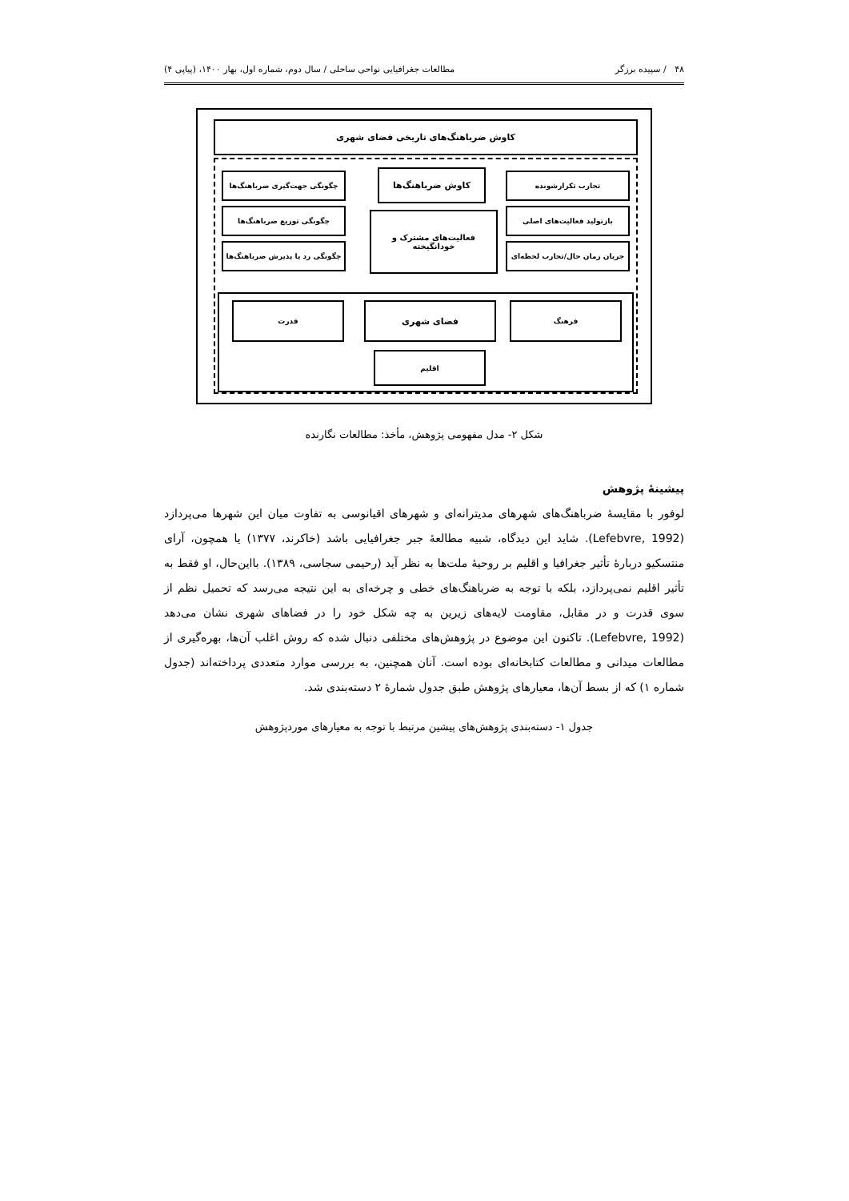۴۸ / سپیده برزگر مطالعات جغرافیایی نواحی ساحلی / سال دوم، شماره اول، بهار ۱۴۰۰، (پیاپی ۴)
کاوش ضرباهنگ‌های تاریخی فضای شهری
کاوش ضرباهنگ‌ها تجارب تکرارشونده
بازتولید فعالیت‌های اصلی
جریان زمان حال/تجارب لحظه‌ای
چگونگی جهت‌گیری ضرباهنگ‌ها
چگونگی توزیع ضرباهنگ‌ها
چگونگی رد یا پذیرش ضرباهنگ‌ها
فعالیت‌های مشترک و
خودانگیخته
قدرت فضای شهری فرهنگ
اقلیم
شکل ۲- مدل مفهومی پژوهش، مأخذ: مطالعات نگارنده
پیشینهٔ پژوهش
لوفور با مقایسهٔ ضرباهنگ‌های شهرهای مدیترانه‌ای و شهرهای اقیانوسی به تفاوت میان این شهرها می‌پردازد (Lefebvre, 1992). شاید این دیدگاه، شبیه مطالعهٔ جبر جغرافیایی باشد (خاکرند، ۱۳۷۷) یا همچون، آرای منتسکیو دربارهٔ تأثیر جغرافیا و اقلیم بر روحیهٔ ملت‌ها به نظر آید (رحیمی سجاسی، ۱۳۸۹). بااین‌حال، او فقط به تأثیر اقلیم نمی‌پردازد، بلکه با توجه به ضرباهنگ‌های خطی و چرخه‌ای به این نتیجه می‌رسد که تحمیل نظم از سوی قدرت و در مقابل، مقاومت لایه‌های زیرین به چه شکل خود را در فضاهای شهری نشان می‌دهد (Lefebvre, 1992). تاکنون این موضوع در پژوهش‌های مختلفی دنبال شده که روش اغلب آن‌ها، بهره‌گیری از مطالعات میدانی و مطالعات کتابخانه‌ای بوده است. آنان همچنین، به بررسی موارد متعددی پرداخته‌اند (جدول شماره ۱) که از بسط آن‌ها، معیارهای پژوهش طبق جدول شمارهٔ ۲ دسته‌بندی شد.
جدول ۱- دسته‌بندی پژوهش‌های پیشین مرتبط با توجه به معیارهای موردپژوهش